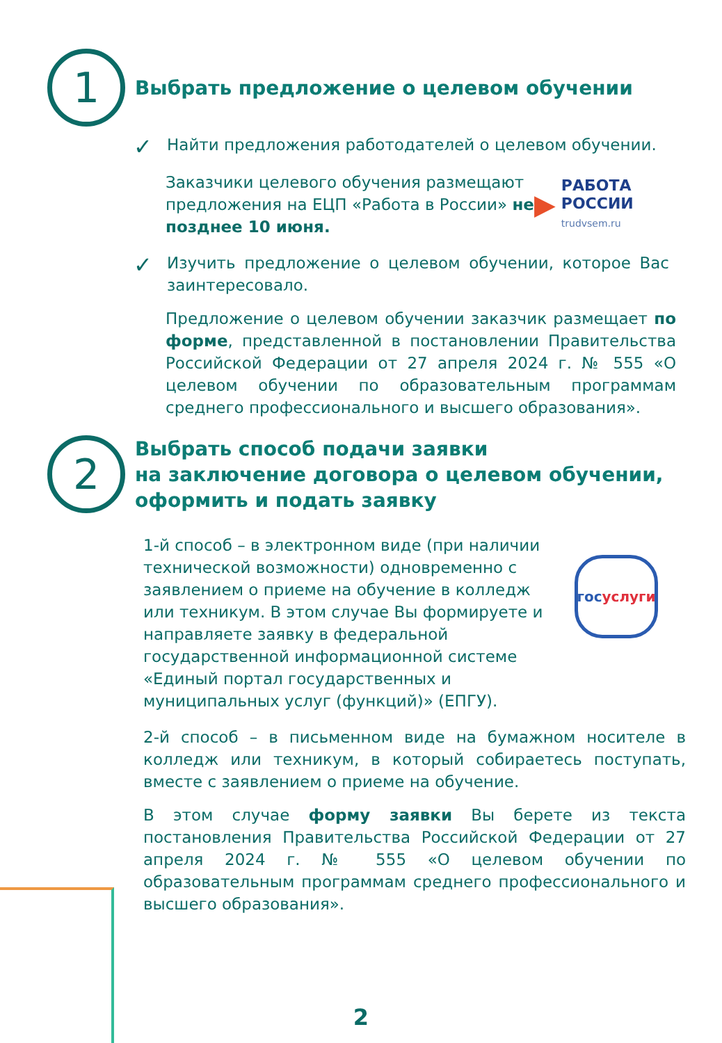1
Выбрать предложение о целевом обучении
✓
Найти предложения работодателей о целевом обучении.
Заказчики целевого обучения размещают предложения на ЕЦП «Работа в России» не позднее 10 июня.
▶
РАБОТА
РОССИИ
trudvsem.ru
✓
Изучить предложение о целевом обучении, которое Вас заинтересовало.
Предложение о целевом обучении заказчик размещает по форме, представленной в постановлении Правительства Российской Федерации от 27 апреля 2024 г. № 555 «О целевом обучении по образовательным программам среднего профессионального и высшего образования».
2
Выбрать способ подачи заявки
на заключение договора о целевом обучении,
оформить и подать заявку
1-й способ – в электронном виде (при наличии технической возможности) одновременно с заявлением о приеме на обучение в колледж или техникум. В этом случае Вы формируете и направляете заявку в федеральной государственной информационной системе «Единый портал государственных и муниципальных услуг (функций)» (ЕПГУ).
гос
услуги
2-й способ – в письменном виде на бумажном носителе в колледж или техникум, в который собираетесь поступать, вместе с заявлением о приеме на обучение.
В этом случае форму заявки Вы берете из текста постановления Правительства Российской Федерации от 27 апреля 2024 г. № 555 «О целевом обучении по образовательным программам среднего профессионального и высшего образования».
2